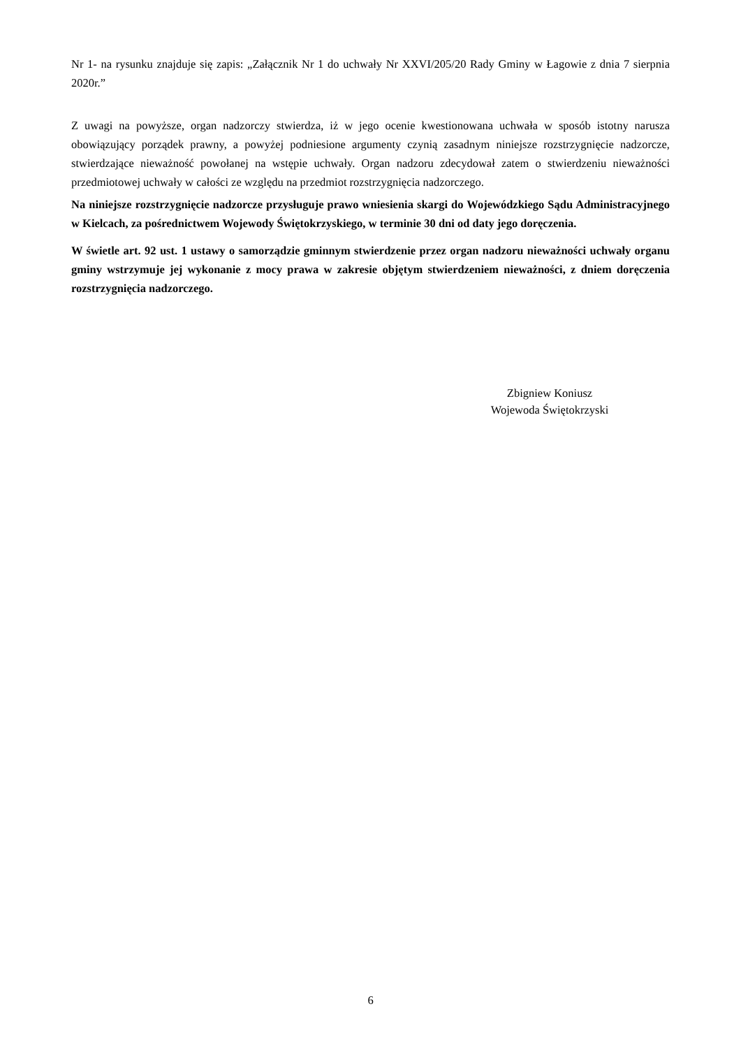Nr 1- na rysunku znajduje się zapis: „Załącznik Nr 1 do uchwały Nr XXVI/205/20 Rady Gminy w Łagowie z dnia 7 sierpnia 2020r.”
Z uwagi na powyższe, organ nadzorczy stwierdza, iż w jego ocenie kwestionowana uchwała w sposób istotny narusza obowiązujący porządek prawny, a powyżej podniesione argumenty czynią zasadnym niniejsze rozstrzygnięcie nadzorcze, stwierdzające nieważność powołanej na wstępie uchwały. Organ nadzoru zdecydował zatem o stwierdzeniu nieważności przedmiotowej uchwały w całości ze względu na przedmiot rozstrzygnięcia nadzorczego.
Na niniejsze rozstrzygnięcie nadzorcze przysługuje prawo wniesienia skargi do Wojewódzkiego Sądu Administracyjnego w Kielcach, za pośrednictwem Wojewody Świętokrzyskiego, w terminie 30 dni od daty jego doręczenia.
W świetle art. 92 ust. 1 ustawy o samorządzie gminnym stwierdzenie przez organ nadzoru nieważności uchwały organu gminy wstrzymuje jej wykonanie z mocy prawa w zakresie objętym stwierdzeniem nieważności, z dniem doręczenia rozstrzygnięcia nadzorczego.
Zbigniew Koniusz
Wojewoda Świętokrzyski
6